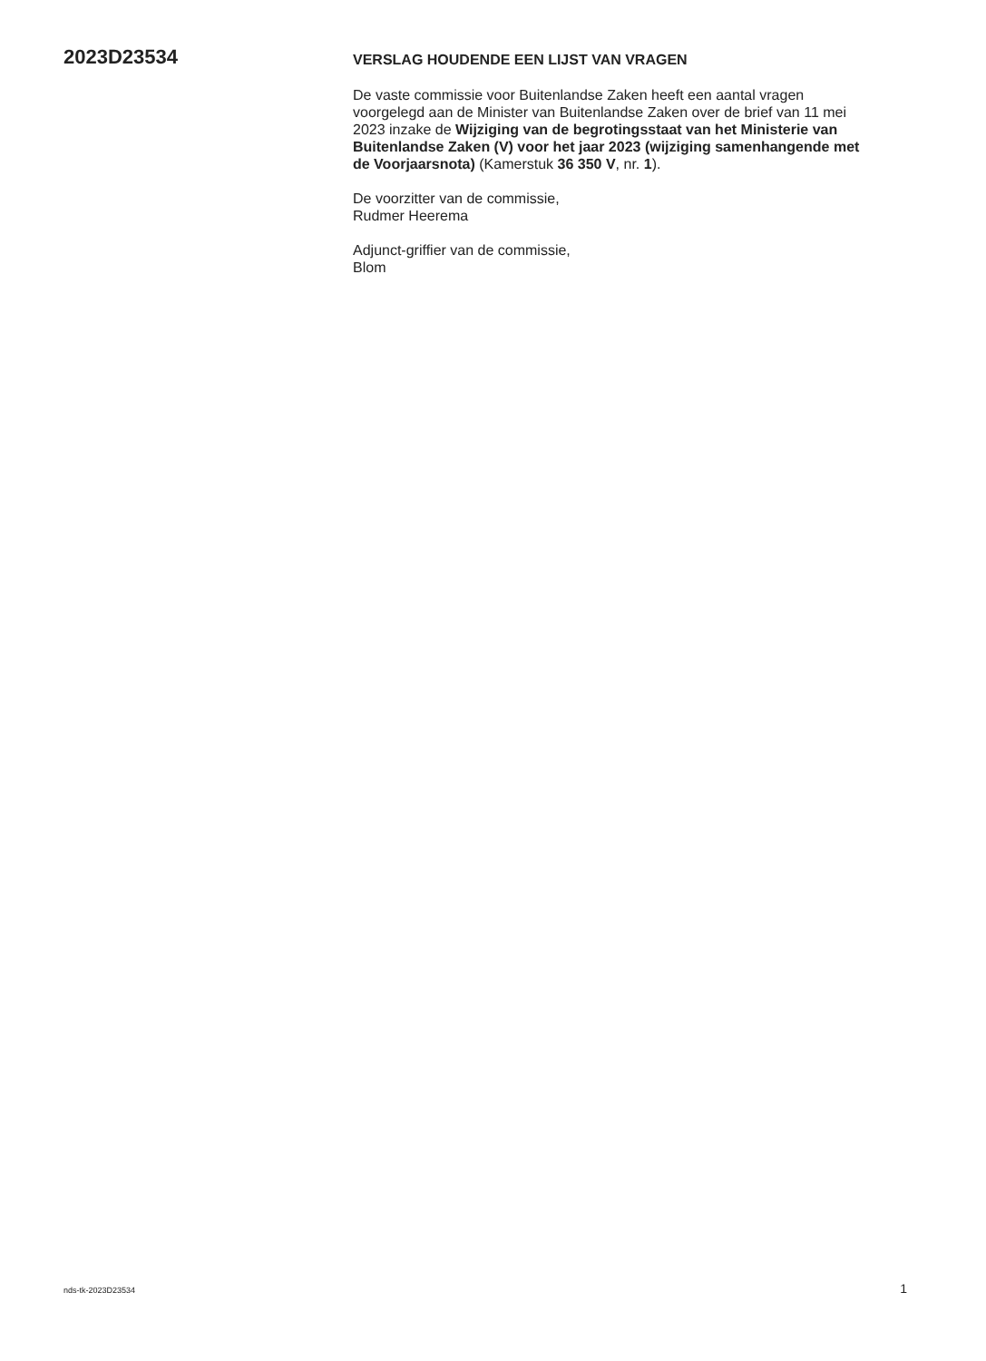2023D23534
VERSLAG HOUDENDE EEN LIJST VAN VRAGEN
De vaste commissie voor Buitenlandse Zaken heeft een aantal vragen voorgelegd aan de Minister van Buitenlandse Zaken over de brief van 11 mei 2023 inzake de Wijziging van de begrotingsstaat van het Ministerie van Buitenlandse Zaken (V) voor het jaar 2023 (wijziging samenhangende met de Voorjaarsnota) (Kamerstuk 36 350 V, nr. 1).
De voorzitter van de commissie,
Rudmer Heerema
Adjunct-griffier van de commissie,
Blom
nds-tk-2023D23534 1